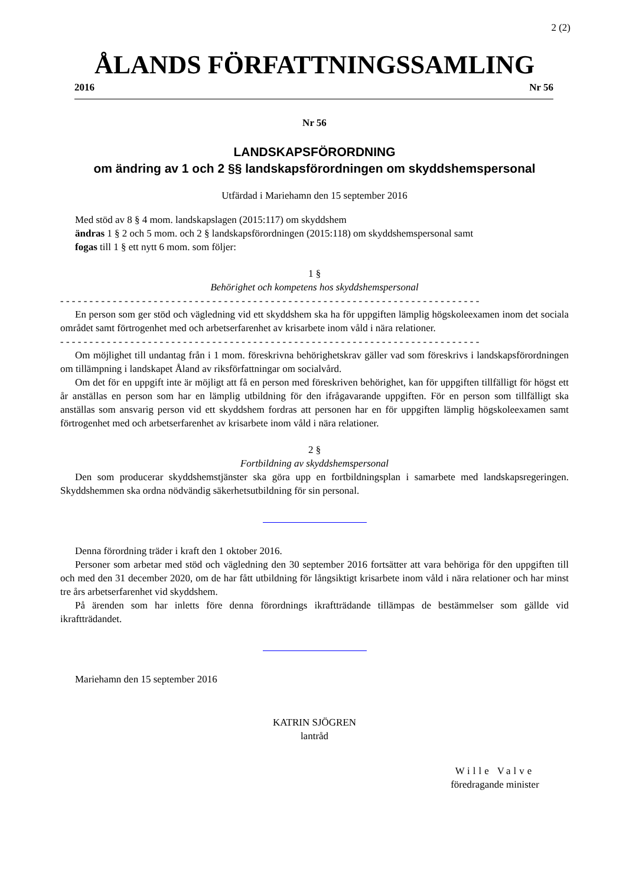2 (2)
ÅLANDS FÖRFATTNINGSSAMLING
2016 Nr 56
Nr 56
LANDSKAPSFÖRORDNING
om ändring av 1 och 2 §§ landskapsförordningen om skyddshemspersonal
Utfärdad i Mariehamn den 15 september 2016
Med stöd av 8 § 4 mom. landskapslagen (2015:117) om skyddshem
ändras 1 § 2 och 5 mom. och 2 § landskapsförordningen (2015:118) om skyddshemspersonal samt
fogas till 1 § ett nytt 6 mom. som följer:
1 §
Behörighet och kompetens hos skyddshemspersonal
- - - - - - - - - - - - - - - - - - - - - - - - - - - - - - - - - - - - - - - - - - - - - - - - - - - - - - - - - - - - - - - - - - - - - - - -
En person som ger stöd och vägledning vid ett skyddshem ska ha för uppgiften lämplig högskoleexamen inom det sociala området samt förtrogenhet med och arbetserfarenhet av krisarbete inom våld i nära relationer.
- - - - - - - - - - - - - - - - - - - - - - - - - - - - - - - - - - - - - - - - - - - - - - - - - - - - - - - - - - - - - - - - - - - - - - - -
Om möjlighet till undantag från i 1 mom. föreskrivna behörighetskrav gäller vad som föreskrivs i landskapsförordningen om tillämpning i landskapet Åland av riksförfattningar om socialvård.
Om det för en uppgift inte är möjligt att få en person med föreskriven behörighet, kan för uppgiften tillfälligt för högst ett år anställas en person som har en lämplig utbildning för den ifrågavarande uppgiften. För en person som tillfälligt ska anställas som ansvarig person vid ett skyddshem fordras att personen har en för uppgiften lämplig högskoleexamen samt förtrogenhet med och arbetserfarenhet av krisarbete inom våld i nära relationer.
2 §
Fortbildning av skyddshemspersonal
Den som producerar skyddshemstjänster ska göra upp en fortbildningsplan i samarbete med landskapsregeringen. Skyddshemmen ska ordna nödvändig säkerhetsutbildning för sin personal.
Denna förordning träder i kraft den 1 oktober 2016.
Personer som arbetar med stöd och vägledning den 30 september 2016 fortsätter att vara behöriga för den uppgiften till och med den 31 december 2020, om de har fått utbildning för långsiktigt krisarbete inom våld i nära relationer och har minst tre års arbetserfarenhet vid skyddshem.
På ärenden som har inletts före denna förordnings ikraftträdande tillämpas de bestämmelser som gällde vid ikraftträdandet.
Mariehamn den 15 september 2016
KATRIN SJÖGREN
lantråd
Wille Valve
föredragande minister